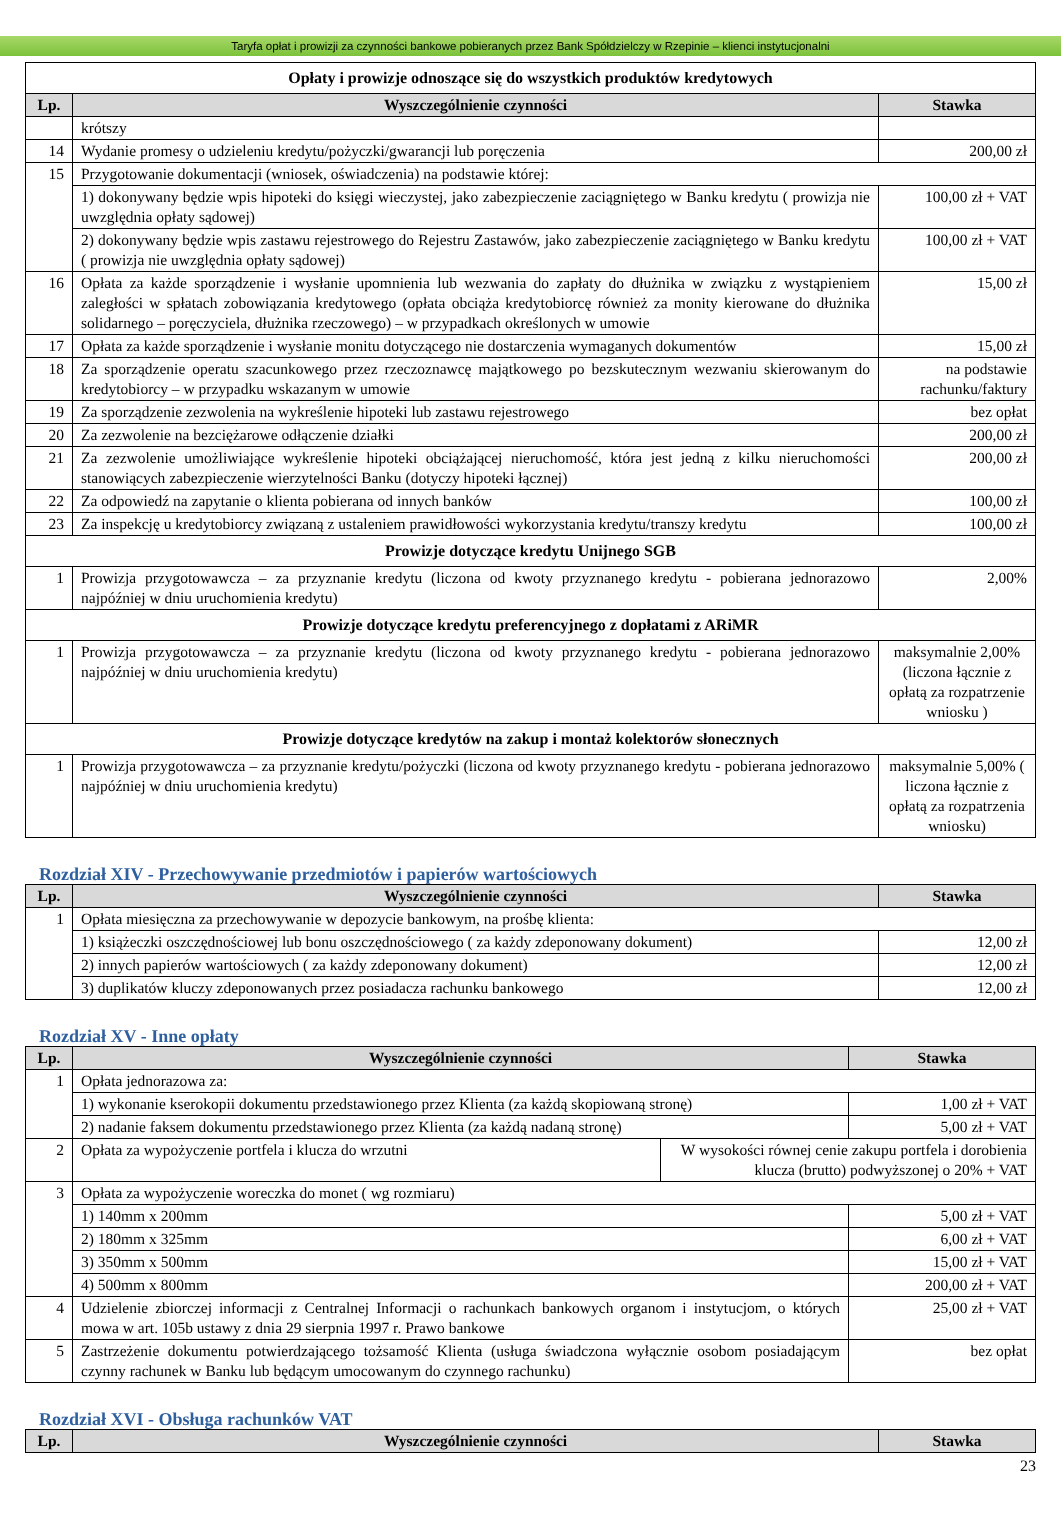Taryfa opłat i prowizji za czynności bankowe pobieranych przez Bank Spółdzielczy w Rzepinie – klienci instytucjonalni
| Opłaty i prowizje odnoszące się do wszystkich produktów kredytowych | | |
| --- | --- | --- |
| Lp. | Wyszczególnienie czynności | Stawka |
| | krótszy | |
| 14 | Wydanie promesy o udzieleniu kredytu/pożyczki/gwarancji lub poręczenia | 200,00 zł |
| 15 | Przygotowanie dokumentacji (wniosek, oświadczenia) na podstawie której: | |
| | 1) dokonywany będzie wpis hipoteki do księgi wieczystej, jako zabezpieczenie zaciągniętego w Banku kredytu ( prowizja nie uwzględnia opłaty sądowej) | 100,00 zł + VAT |
| | 2) dokonywany będzie wpis zastawu rejestrowego do Rejestru Zastawów, jako zabezpieczenie zaciągniętego w Banku kredytu ( prowizja nie uwzględnia opłaty sądowej) | 100,00 zł + VAT |
| 16 | Opłata za każde sporządzenie i wysłanie upomnienia lub wezwania do zapłaty do dłużnika w związku z wystąpieniem zaległości w spłatach zobowiązania kredytowego (opłata obciąża kredytobiorcę również za monity kierowane do dłużnika solidarnego – poręczyciela, dłużnika rzeczowego) – w przypadkach określonych w umowie | 15,00 zł |
| 17 | Opłata za każde sporządzenie i wysłanie monitu dotyczącego nie dostarczenia wymaganych dokumentów | 15,00 zł |
| 18 | Za sporządzenie operatu szacunkowego przez rzeczoznawcę majątkowego po bezskutecznym wezwaniu skierowanym do kredytobiorcy – w przypadku wskazanym w umowie | na podstawie rachunku/faktury |
| 19 | Za sporządzenie zezwolenia na wykreślenie hipoteki lub zastawu rejestrowego | bez opłat |
| 20 | Za zezwolenie na bezciężarowe odłączenie działki | 200,00 zł |
| 21 | Za zezwolenie umożliwiające wykreślenie hipoteki obciążającej nieruchomość, która jest jedną z kilku nieruchomości stanowiących zabezpieczenie wierzytelności Banku (dotyczy hipoteki łącznej) | 200,00 zł |
| 22 | Za odpowiedź na zapytanie o klienta pobierana od innych banków | 100,00 zł |
| 23 | Za inspekcję u kredytobiorcy związaną z ustaleniem prawidłowości wykorzystania kredytu/transzy kredytu | 100,00 zł |
| Prowizje dotyczące kredytu Unijnego SGB | | |
| 1 | Prowizja przygotowawcza – za przyznanie kredytu (liczona od kwoty przyznanego kredytu - pobierana jednorazowo najpóźniej w dniu uruchomienia kredytu) | 2,00% |
| Prowizje dotyczące kredytu preferencyjnego z dopłatami z ARiMR | | |
| 1 | Prowizja przygotowawcza – za przyznanie kredytu (liczona od kwoty przyznanego kredytu - pobierana jednorazowo najpóźniej w dniu uruchomienia kredytu) | maksymalnie 2,00% (liczona łącznie z opłatą za rozpatrzenie wniosku ) |
| Prowizje dotyczące kredytów na zakup i montaż kolektorów słonecznych | | |
| 1 | Prowizja przygotowawcza – za przyznanie kredytu/pożyczki (liczona od kwoty przyznanego kredytu - pobierana jednorazowo najpóźniej w dniu uruchomienia kredytu) | maksymalnie 5,00% ( liczona łącznie z opłatą za rozpatrzenia wniosku) |
Rozdział XIV - Przechowywanie przedmiotów i papierów wartościowych
| Lp. | Wyszczególnienie czynności | Stawka |
| --- | --- | --- |
| 1 | Opłata miesięczna za przechowywanie w depozycie bankowym, na prośbę klienta: | |
| | 1) książeczki oszczędnościowej lub bonu oszczędnościowego ( za każdy zdeponowany dokument) | 12,00 zł |
| | 2) innych papierów wartościowych ( za każdy zdeponowany dokument) | 12,00 zł |
| | 3) duplikatów kluczy zdeponowanych przez posiadacza rachunku bankowego | 12,00 zł |
Rozdział XV - Inne opłaty
| Lp. | Wyszczególnienie czynności | | Stawka |
| --- | --- | --- | --- |
| 1 | Opłata jednorazowa za: | | |
| | 1) wykonanie kserokopii dokumentu przedstawionego przez Klienta (za każdą skopiowaną stronę) | | 1,00 zł + VAT |
| | 2) nadanie faksem dokumentu przedstawionego przez Klienta (za każdą nadaną stronę) | | 5,00 zł + VAT |
| 2 | Opłata za wypożyczenie portfela i klucza do wrzutni | W wysokości równej cenie zakupu portfela i dorobienia klucza (brutto) podwyższonej o 20% + VAT | |
| 3 | Opłata za wypożyczenie woreczka do monet ( wg rozmiaru) | | |
| | 1) 140mm x 200mm | | 5,00 zł + VAT |
| | 2) 180mm x 325mm | | 6,00 zł + VAT |
| | 3) 350mm x 500mm | | 15,00 zł + VAT |
| | 4) 500mm x 800mm | | 200,00 zł + VAT |
| 4 | Udzielenie zbiorczej informacji z Centralnej Informacji o rachunkach bankowych organom i instytucjom, o których mowa w art. 105b ustawy z dnia 29 sierpnia 1997 r. Prawo bankowe | | 25,00 zł + VAT |
| 5 | Zastrzeżenie dokumentu potwierdzającego tożsamość Klienta (usługa świadczona wyłącznie osobom posiadającym czynny rachunek w Banku lub będącym umocowanym do czynnego rachunku) | | bez opłat |
Rozdział XVI - Obsługa rachunków VAT
| Lp. | Wyszczególnienie czynności | Stawka |
| --- | --- | --- |
23